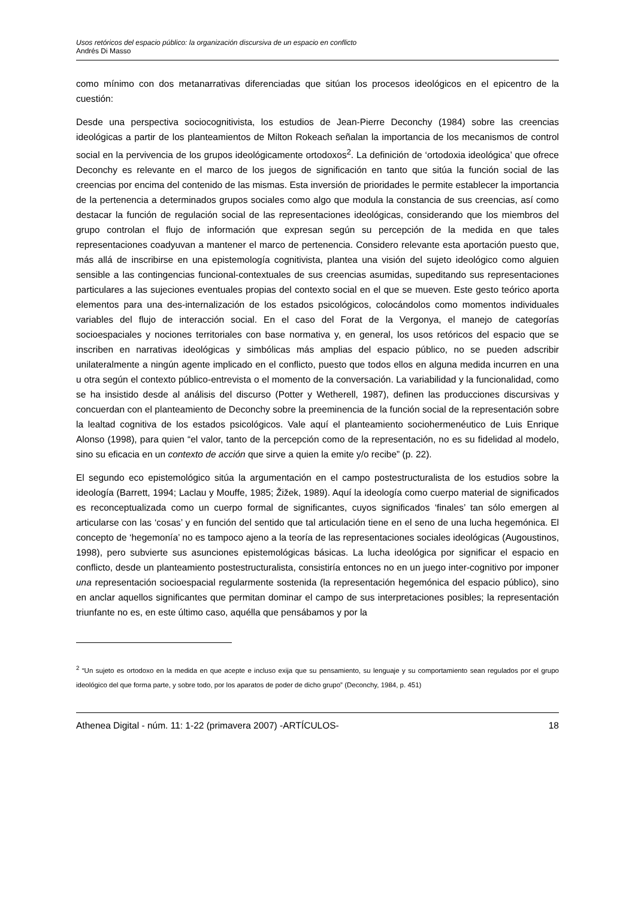Usos retóricos del espacio público: la organización discursiva de un espacio en conflicto
Andrés Di Masso
como mínimo con dos metanarrativas diferenciadas que sitúan los procesos ideológicos en el epicentro de la cuestión:
Desde una perspectiva sociocognitivista, los estudios de Jean-Pierre Deconchy (1984) sobre las creencias ideológicas a partir de los planteamientos de Milton Rokeach señalan la importancia de los mecanismos de control social en la pervivencia de los grupos ideológicamente ortodoxos<sup>2</sup>. La definición de ‘ortodoxia ideológica’ que ofrece Deconchy es relevante en el marco de los juegos de significación en tanto que sitúa la función social de las creencias por encima del contenido de las mismas. Esta inversión de prioridades le permite establecer la importancia de la pertenencia a determinados grupos sociales como algo que modula la constancia de sus creencias, así como destacar la función de regulación social de las representaciones ideológicas, considerando que los miembros del grupo controlan el flujo de información que expresan según su percepción de la medida en que tales representaciones coadyuvan a mantener el marco de pertenencia. Considero relevante esta aportación puesto que, más allá de inscribirse en una epistemología cognitivista, plantea una visión del sujeto ideológico como alguien sensible a las contingencias funcional-contextuales de sus creencias asumidas, supeditando sus representaciones particulares a las sujeciones eventuales propias del contexto social en el que se mueven. Este gesto teórico aporta elementos para una des-internalización de los estados psicológicos, colocándolos como momentos individuales variables del flujo de interacción social. En el caso del Forat de la Vergonya, el manejo de categorías socioespaciales y nociones territoriales con base normativa y, en general, los usos retóricos del espacio que se inscriben en narrativas ideológicas y simbólicas más amplias del espacio público, no se pueden adscribir unilateralmente a ningún agente implicado en el conflicto, puesto que todos ellos en alguna medida incurren en una u otra según el contexto público-entrevista o el momento de la conversación. La variabilidad y la funcionalidad, como se ha insistido desde al análisis del discurso (Potter y Wetherell, 1987), definen las producciones discursivas y concuerdan con el planteamiento de Deconchy sobre la preeminencia de la función social de la representación sobre la lealtad cognitiva de los estados psicológicos. Vale aquí el planteamiento sociohermenéutico de Luis Enrique Alonso (1998), para quien “el valor, tanto de la percepción como de la representación, no es su fidelidad al modelo, sino su eficacia en un contexto de acción que sirve a quien la emite y/o recibe” (p. 22).
El segundo eco epistemológico sitúa la argumentación en el campo postestructuralista de los estudios sobre la ideología (Barrett, 1994; Laclau y Mouffe, 1985; Žižek, 1989). Aquí la ideología como cuerpo material de significados es reconceptualizada como un cuerpo formal de significantes, cuyos significados ‘finales’ tan sólo emergen al articularse con las ‘cosas’ y en función del sentido que tal articulación tiene en el seno de una lucha hegemónica. El concepto de ‘hegemonía’ no es tampoco ajeno a la teoría de las representaciones sociales ideológicas (Augoustinos, 1998), pero subvierte sus asunciones epistemológicas básicas. La lucha ideológica por significar el espacio en conflicto, desde un planteamiento postestructuralista, consistiría entonces no en un juego inter-cognitivo por imponer una representación socioespacial regularmente sostenida (la representación hegemónica del espacio público), sino en anclar aquellos significantes que permitan dominar el campo de sus interpretaciones posibles; la representación triunfante no es, en este último caso, aquélla que pensábamos y por la
<sup>2</sup> “Un sujeto es ortodoxo en la medida en que acepte e incluso exija que su pensamiento, su lenguaje y su comportamiento sean regulados por el grupo ideológico del que forma parte, y sobre todo, por los aparatos de poder de dicho grupo” (Deconchy, 1984, p. 451)
Athenea Digital - núm. 11: 1-22 (primavera 2007) -ARTÍCULOS- 18